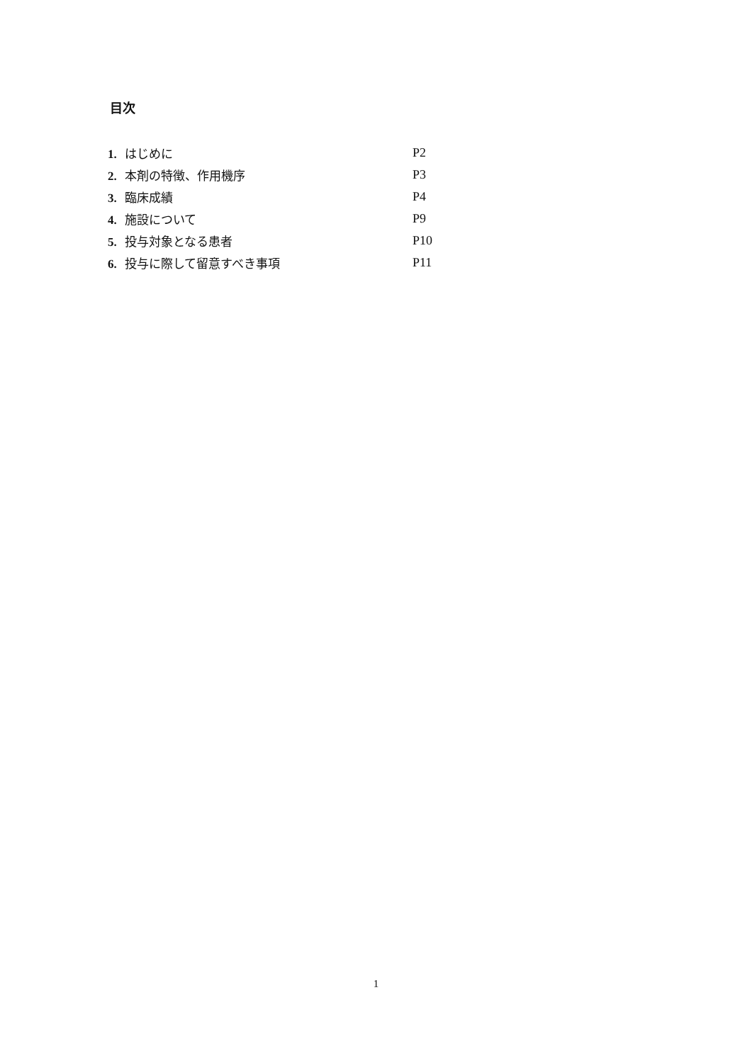目次
| 1. はじめに | P2 |
| 2. 本剤の特徴、作用機序 | P3 |
| 3. 臨床成績 | P4 |
| 4. 施設について | P9 |
| 5. 投与対象となる患者 | P10 |
| 6. 投与に際して留意すべき事項 | P11 |
1